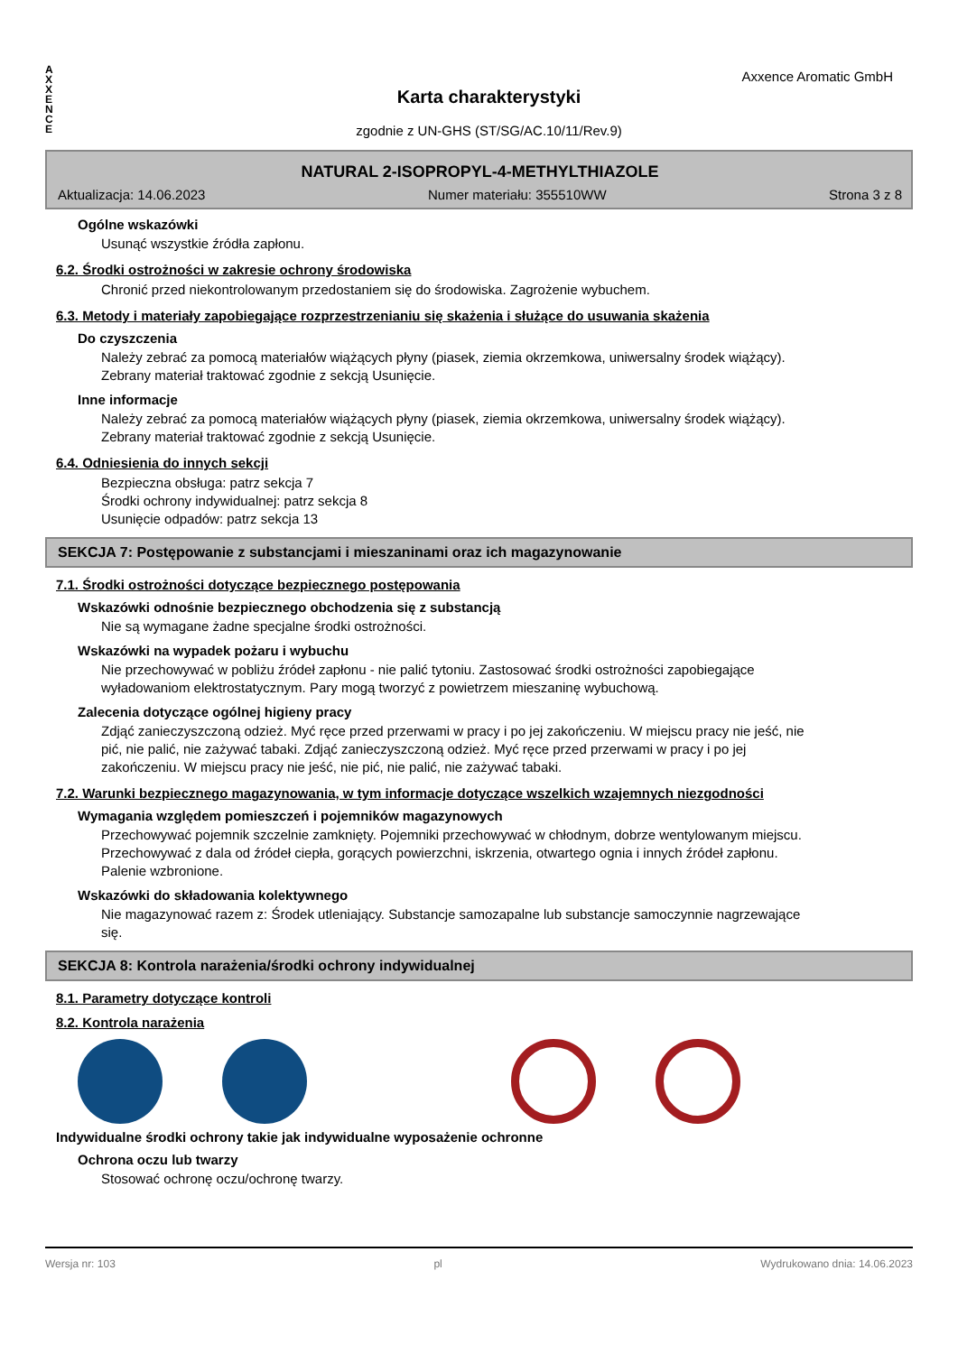A
X
X
E
N
C
E
Axxence Aromatic GmbH
Karta charakterystyki
zgodnie z UN-GHS (ST/SG/AC.10/11/Rev.9)
NATURAL 2-ISOPROPYL-4-METHYLTHIAZOLE
Aktualizacja: 14.06.2023 Numer materiału: 355510WW Strona 3 z 8
Ogólne wskazówki
Usunąć wszystkie źródła zapłonu.
6.2. Środki ostrożności w zakresie ochrony środowiska
Chronić przed niekontrolowanym przedostaniem się do środowiska. Zagrożenie wybuchem.
6.3. Metody i materiały zapobiegające rozprzestrzenianiu się skażenia i służące do usuwania skażenia
Do czyszczenia
Należy zebrać za pomocą materiałów wiążących płyny (piasek, ziemia okrzemkowa, uniwersalny środek wiążący). Zebrany materiał traktować zgodnie z sekcją Usunięcie.
Inne informacje
Należy zebrać za pomocą materiałów wiążących płyny (piasek, ziemia okrzemkowa, uniwersalny środek wiążący). Zebrany materiał traktować zgodnie z sekcją Usunięcie.
6.4. Odniesienia do innych sekcji
Bezpieczna obsługa: patrz sekcja 7
Środki ochrony indywidualnej: patrz sekcja 8
Usunięcie odpadów: patrz sekcja 13
SEKCJA 7: Postępowanie z substancjami i mieszaninami oraz ich magazynowanie
7.1. Środki ostrożności dotyczące bezpiecznego postępowania
Wskazówki odnośnie bezpiecznego obchodzenia się z substancją
Nie są wymagane żadne specjalne środki ostrożności.
Wskazówki na wypadek pożaru i wybuchu
Nie przechowywać w pobliżu źródeł zapłonu - nie palić tytoniu. Zastosować środki ostrożności zapobiegające wyładowaniom elektrostatycznym. Pary mogą tworzyć z powietrzem mieszaninę wybuchową.
Zalecenia dotyczące ogólnej higieny pracy
Zdjąć zanieczyszczoną odzież. Myć ręce przed przerwami w pracy i po jej zakończeniu. W miejscu pracy nie jeść, nie pić, nie palić, nie zażywać tabaki. Zdjąć zanieczyszczoną odzież. Myć ręce przed przerwami w pracy i po jej zakończeniu. W miejscu pracy nie jeść, nie pić, nie palić, nie zażywać tabaki.
7.2. Warunki bezpiecznego magazynowania, w tym informacje dotyczące wszelkich wzajemnych niezgodności
Wymagania względem pomieszczeń i pojemników magazynowych
Przechowywać pojemnik szczelnie zamknięty. Pojemniki przechowywać w chłodnym, dobrze wentylowanym miejscu. Przechowywać z dala od źródeł ciepła, gorących powierzchni, iskrzenia, otwartego ognia i innych źródeł zapłonu. Palenie wzbronione.
Wskazówki do składowania kolektywnego
Nie magazynować razem z: Środek utleniający. Substancje samozapalne lub substancje samoczynnie nagrzewające się.
SEKCJA 8: Kontrola narażenia/środki ochrony indywidualnej
8.1. Parametry dotyczące kontroli
8.2. Kontrola narażenia
Indywidualne środki ochrony takie jak indywidualne wyposażenie ochronne
Ochrona oczu lub twarzy
Stosować ochronę oczu/ochronę twarzy.
Wersja nr: 103 pl Wydrukowano dnia: 14.06.2023